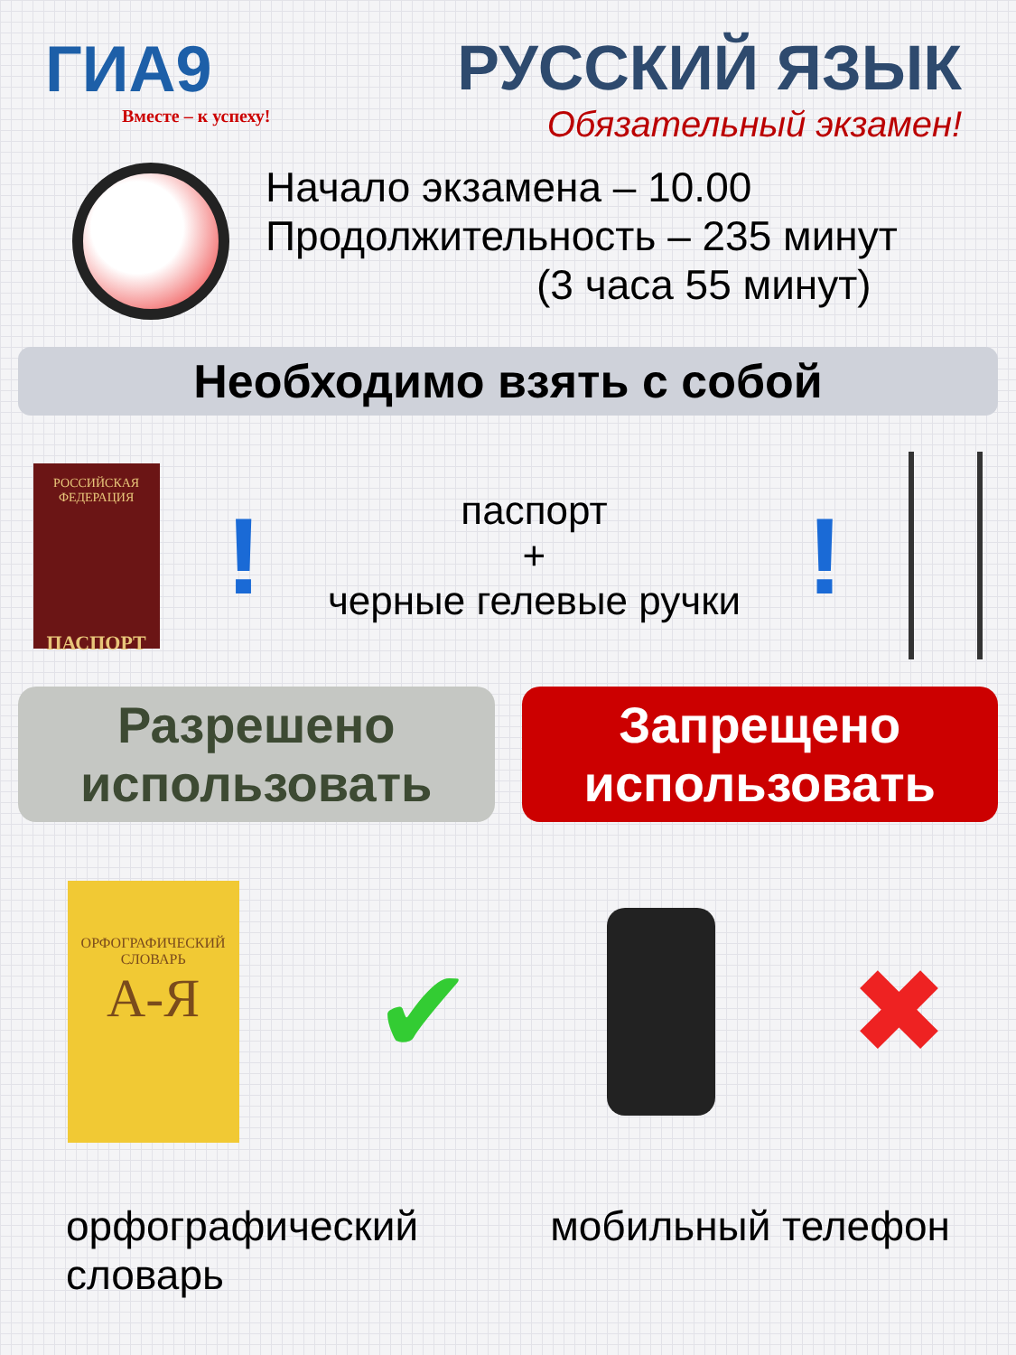ГИА9
Вместе – к успеху!
РУССКИЙ ЯЗЫК
Обязательный экзамен!
Начало экзамена – 10.00
Продолжительность – 235 минут
(3 часа 55 минут)
Необходимо взять с собой
РОССИЙСКАЯ
ФЕДЕРАЦИЯ
ПАСПОРТ
!
паспорт
+
черные гелевые ручки
!
Разрешено
использовать
Запрещено
использовать
ОРФОГРАФИЧЕСКИЙ
СЛОВАРЬ
А-Я
✔ ✖
орфографический
словарь
мобильный телефон